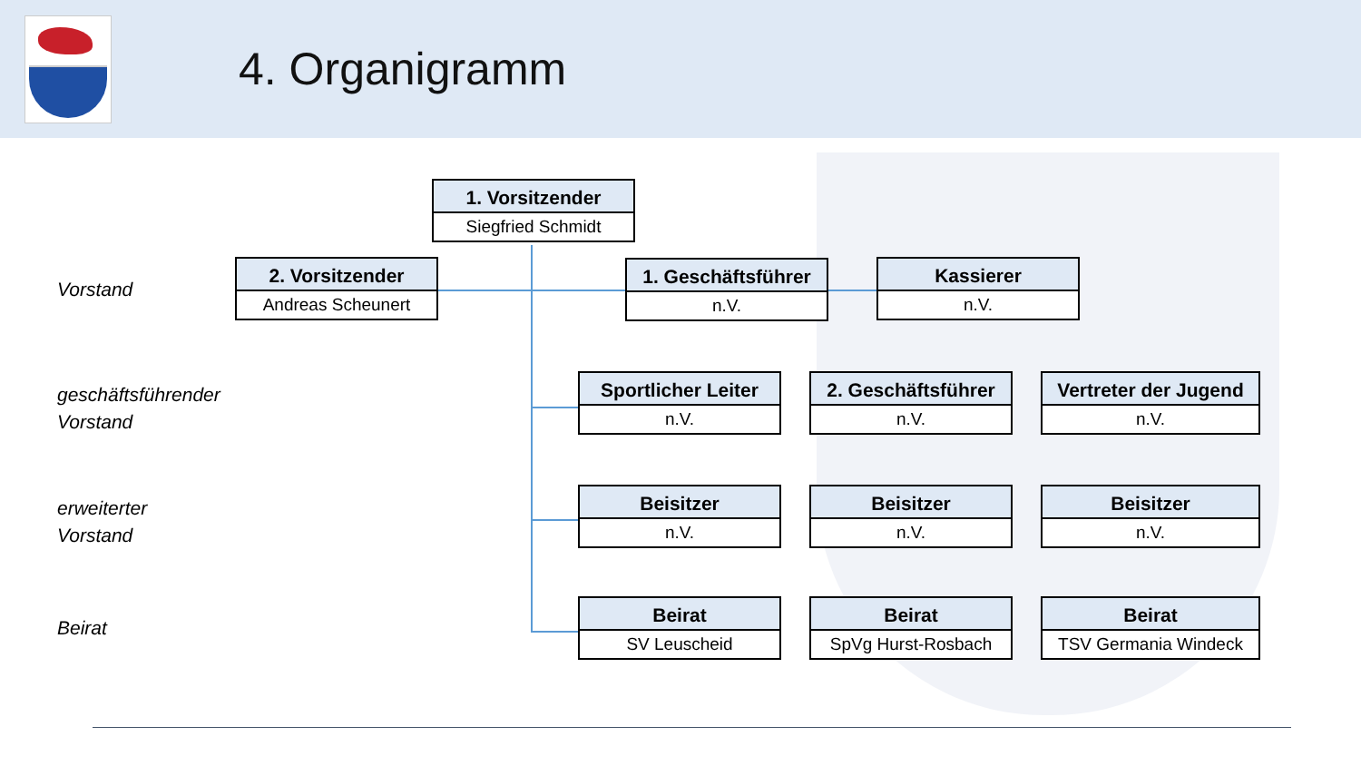4. Organigramm
Vorstand
geschäftsführender
Vorstand
erweiterter
Vorstand
Beirat
1. Vorsitzender
Siegfried Schmidt
2. Vorsitzender
Andreas Scheunert
1. Geschäftsführer
n.V.
Kassierer
n.V.
Sportlicher Leiter
n.V.
2. Geschäftsführer
n.V.
Vertreter der Jugend
n.V.
Beisitzer
n.V.
Beisitzer
n.V.
Beisitzer
n.V.
Beirat
SV Leuscheid
Beirat
SpVg Hurst-Rosbach
Beirat
TSV Germania Windeck